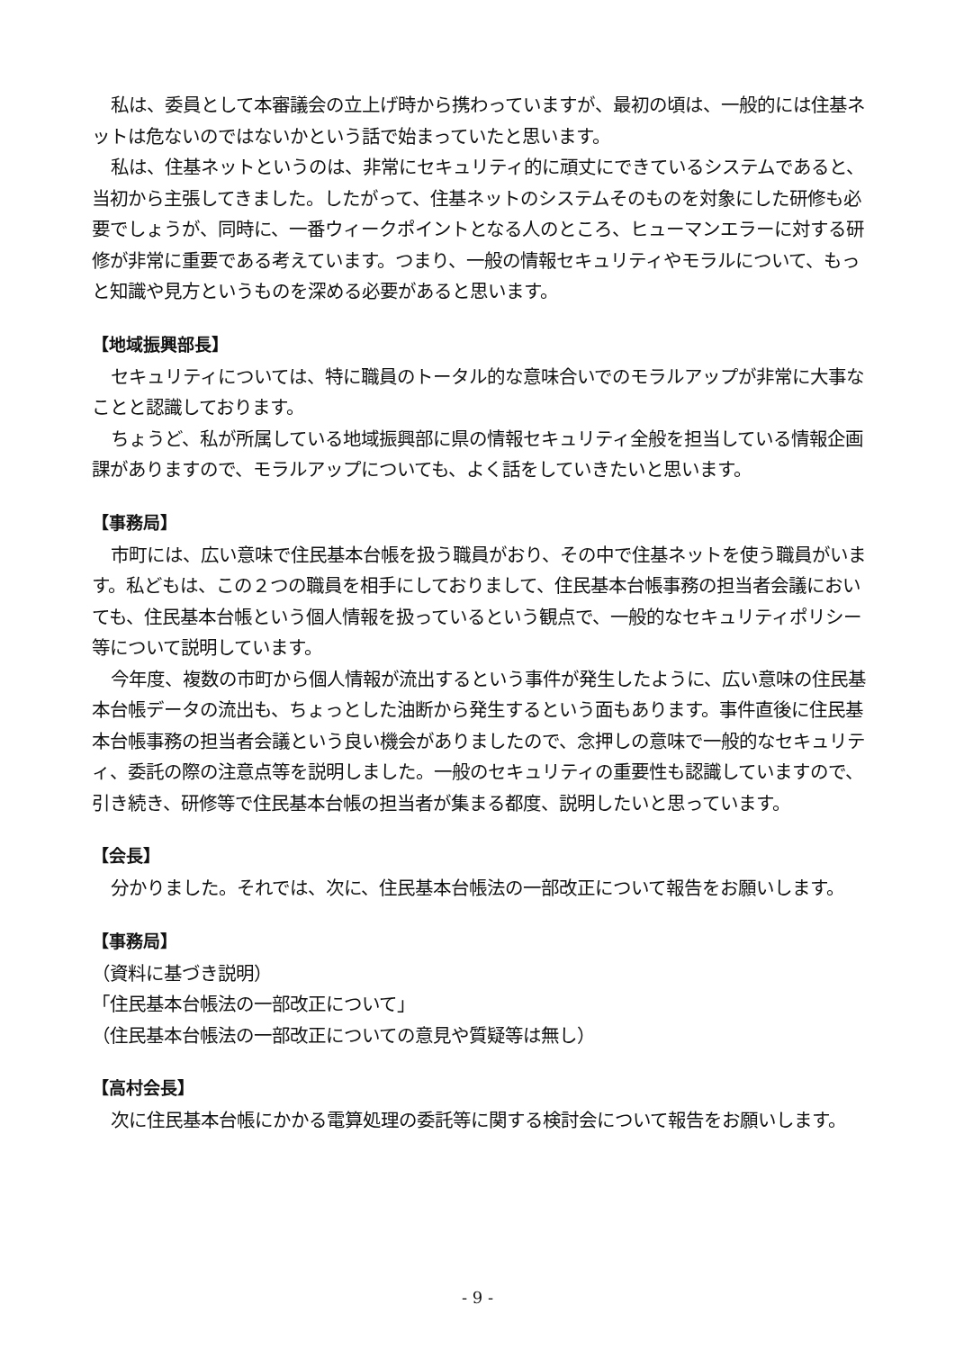私は、委員として本審議会の立上げ時から携わっていますが、最初の頃は、一般的には住基ネットは危ないのではないかという話で始まっていたと思います。
私は、住基ネットというのは、非常にセキュリティ的に頑丈にできているシステムであると、当初から主張してきました。したがって、住基ネットのシステムそのものを対象にした研修も必要でしょうが、同時に、一番ウィークポイントとなる人のところ、ヒューマンエラーに対する研修が非常に重要である考えています。つまり、一般の情報セキュリティやモラルについて、もっと知識や見方というものを深める必要があると思います。
【地域振興部長】
セキュリティについては、特に職員のトータル的な意味合いでのモラルアップが非常に大事なことと認識しております。
ちょうど、私が所属している地域振興部に県の情報セキュリティ全般を担当している情報企画課がありますので、モラルアップについても、よく話をしていきたいと思います。
【事務局】
市町には、広い意味で住民基本台帳を扱う職員がおり、その中で住基ネットを使う職員がいます。私どもは、この２つの職員を相手にしておりまして、住民基本台帳事務の担当者会議においても、住民基本台帳という個人情報を扱っているという観点で、一般的なセキュリティポリシー等について説明しています。
今年度、複数の市町から個人情報が流出するという事件が発生したように、広い意味の住民基本台帳データの流出も、ちょっとした油断から発生するという面もあります。事件直後に住民基本台帳事務の担当者会議という良い機会がありましたので、念押しの意味で一般的なセキュリティ、委託の際の注意点等を説明しました。一般のセキュリティの重要性も認識していますので、引き続き、研修等で住民基本台帳の担当者が集まる都度、説明したいと思っています。
【会長】
分かりました。それでは、次に、住民基本台帳法の一部改正について報告をお願いします。
【事務局】
（資料に基づき説明）
「住民基本台帳法の一部改正について」
（住民基本台帳法の一部改正についての意見や質疑等は無し）
【高村会長】
次に住民基本台帳にかかる電算処理の委託等に関する検討会について報告をお願いします。
- 9 -